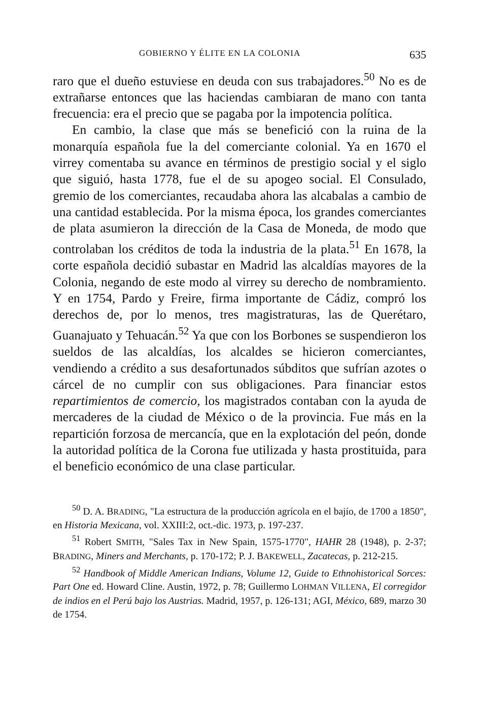GOBIERNO Y ÉLITE EN LA COLONIA 635
raro que el dueño estuviese en deuda con sus trabajadores.<sup>50</sup> No es de extrañarse entonces que las haciendas cambiaran de mano con tanta frecuencia: era el precio que se pagaba por la impotencia política.
En cambio, la clase que más se benefició con la ruina de la monarquía española fue la del comerciante colonial. Ya en 1670 el virrey comentaba su avance en términos de prestigio social y el siglo que siguió, hasta 1778, fue el de su apogeo social. El Consulado, gremio de los comerciantes, recaudaba ahora las alcabalas a cambio de una cantidad establecida. Por la misma época, los grandes comerciantes de plata asumieron la dirección de la Casa de Moneda, de modo que controlaban los créditos de toda la industria de la plata.<sup>51</sup> En 1678, la corte española decidió subastar en Madrid las alcaldías mayores de la Colonia, negando de este modo al virrey su derecho de nombramiento. Y en 1754, Pardo y Freire, firma importante de Cádiz, compró los derechos de, por lo menos, tres magistraturas, las de Querétaro, Guanajuato y Tehuacán.<sup>52</sup> Ya que con los Borbones se suspendieron los sueldos de las alcaldías, los alcaldes se hicieron comerciantes, vendiendo a crédito a sus desafortunados súbditos que sufrían azotes o cárcel de no cumplir con sus obligaciones. Para financiar estos repartimientos de comercio, los magistrados contaban con la ayuda de mercaderes de la ciudad de México o de la provincia. Fue más en la repartición forzosa de mercancía, que en la explotación del peón, donde la autoridad política de la Corona fue utilizada y hasta prostituida, para el beneficio económico de una clase particular.
<sup>50</sup> D. A. BRADING, "La estructura de la producción agrícola en el bajío, de 1700 a 1850", en Historia Mexicana, vol. XXIII:2, oct.-dic. 1973, p. 197-237.
<sup>51</sup> Robert SMITH, "Sales Tax in New Spain, 1575-1770", HAHR 28 (1948), p. 2-37; BRADING, Miners and Merchants, p. 170-172; P. J. BAKEWELL, Zacatecas, p. 212-215.
<sup>52</sup> Handbook of Middle American Indians, Volume 12, Guide to Ethnohistorical Sorces: Part One ed. Howard Cline. Austin, 1972, p. 78; Guillermo LOHMAN VILLENA, El corregidor de indios en el Perú bajo los Austrias. Madrid, 1957, p. 126-131; AGI, México, 689, marzo 30 de 1754.